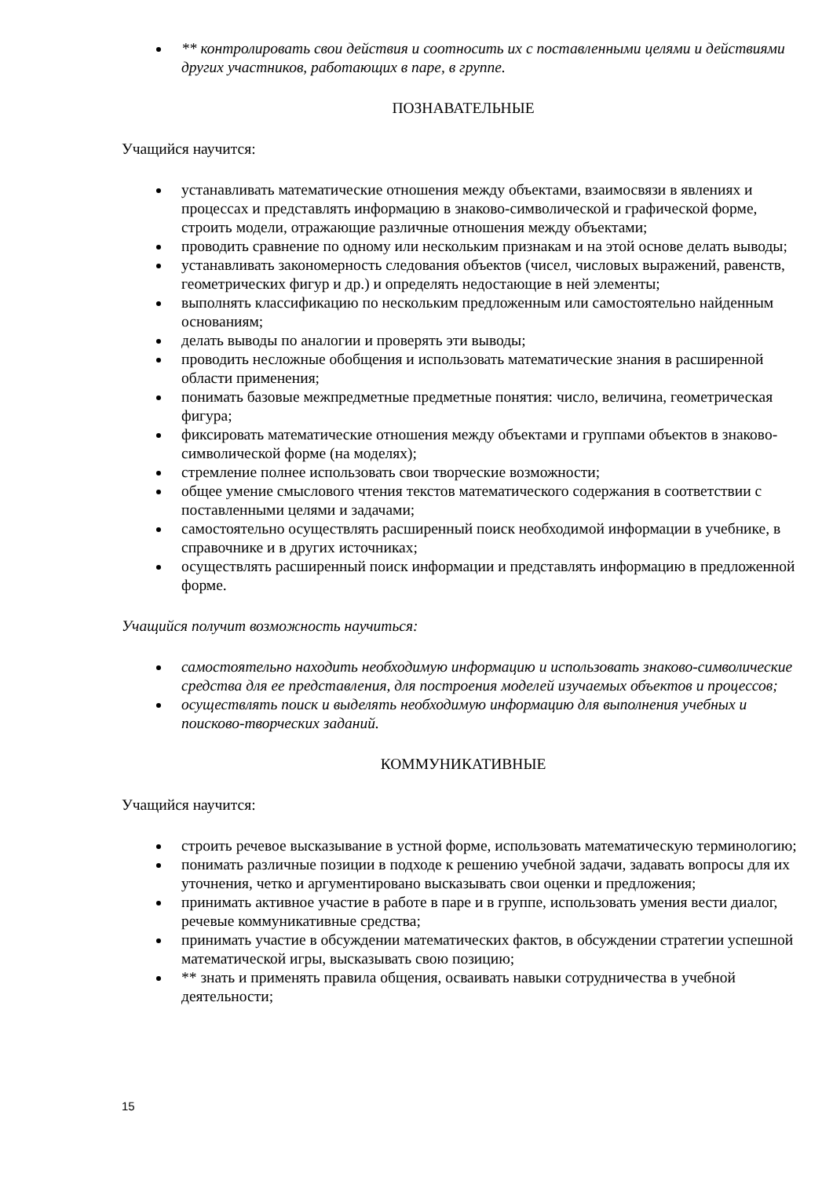** контролировать свои действия и соотносить их с поставленными целями и действиями других участников, работающих в паре, в группе.
ПОЗНАВАТЕЛЬНЫЕ
Учащийся научится:
устанавливать математические отношения между объектами, взаимосвязи в явлениях и процессах и представлять информацию в знаково-символической и графической форме, строить модели, отражающие различные отношения между объектами;
проводить сравнение по одному или нескольким признакам и на этой основе делать выводы;
устанавливать закономерность следования объектов (чисел, числовых выражений, равенств, геометрических фигур и др.) и определять недостающие в ней элементы;
выполнять классификацию по нескольким предложенным или самостоятельно найденным основаниям;
делать выводы по аналогии и проверять эти выводы;
проводить несложные обобщения и использовать математические знания в расширенной области применения;
понимать базовые межпредметные предметные понятия: число, величина, геометрическая фигура;
фиксировать математические отношения между объектами и группами объектов в знаково-символической форме (на моделях);
стремление полнее использовать свои творческие возможности;
общее умение смыслового чтения текстов математического содержания в соответствии с поставленными целями и задачами;
самостоятельно осуществлять расширенный поиск необходимой информации в учебнике, в справочнике и в других источниках;
осуществлять расширенный поиск информации и представлять информацию в предложенной форме.
Учащийся получит возможность научиться:
самостоятельно находить необходимую информацию и использовать знаково-символические средства для ее представления, для построения моделей изучаемых объектов и процессов;
осуществлять поиск и выделять необходимую информацию для выполнения учебных и поисково-творческих заданий.
КОММУНИКАТИВНЫЕ
Учащийся научится:
строить речевое высказывание в устной форме, использовать математическую терминологию;
понимать различные позиции в подходе к решению учебной задачи, задавать вопросы для их уточнения, четко и аргументировано высказывать свои оценки и предложения;
принимать активное участие в работе в паре и в группе, использовать умения вести диалог, речевые коммуникативные средства;
принимать участие в обсуждении математических фактов, в обсуждении стратегии успешной математической игры, высказывать свою позицию;
** знать и применять правила общения, осваивать навыки сотрудничества в учебной деятельности;
15